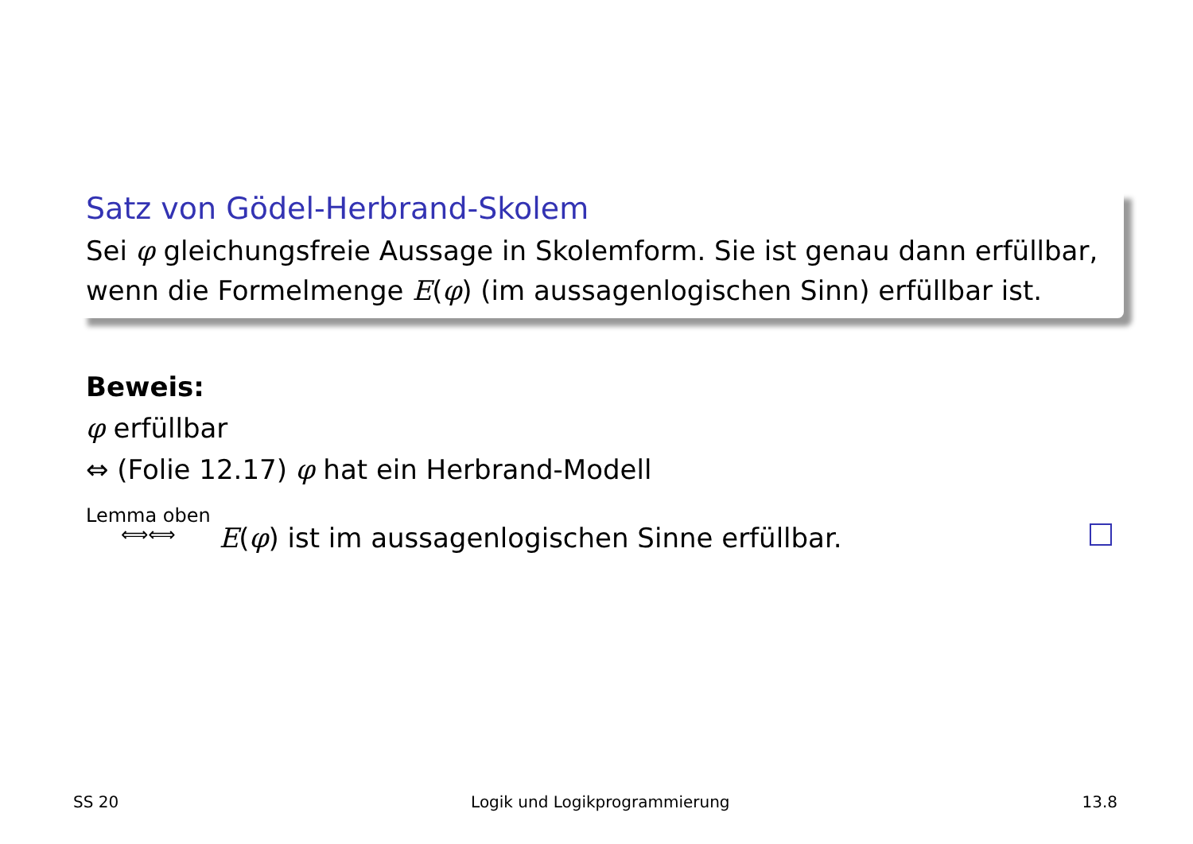Satz von Gödel-Herbrand-Skolem
Sei φ gleichungsfreie Aussage in Skolemform. Sie ist genau dann erfüllbar, wenn die Formelmenge E(φ) (im aussagenlogischen Sinn) erfüllbar ist.
Beweis:
φ erfüllbar
⇔ (Folie 12.17) φ hat ein Herbrand-Modell
Lemma oben
⟺⟺ E(φ) ist im aussagenlogischen Sinne erfüllbar.
SS 20 Logik und Logikprogrammierung 13.8